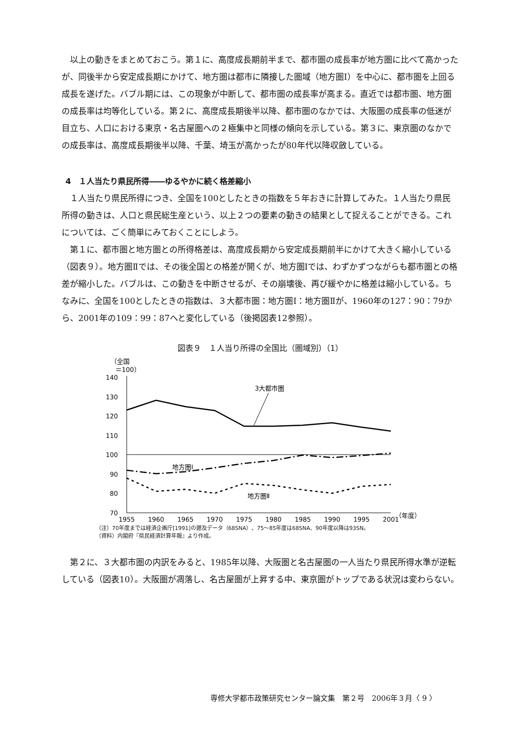以上の動きをまとめておこう。第１に、高度成長期前半まで、都市圏の成長率が地方圏に比べて高かったが、同後半から安定成長期にかけて、地方圏は都市に隣接した圏域（地方圏Ⅰ）を中心に、都市圏を上回る成長を遂げた。バブル期には、この現象が中断して、都市圏の成長率が高まる。直近では都市圏、地方圏の成長率は均等化している。第２に、高度成長期後半以降、都市圏のなかでは、大阪圏の成長率の低迷が目立ち、人口における東京・名古屋圏への２極集中と同様の傾向を示している。第３に、東京圏のなかでの成長率は、高度成長期後半以降、千葉、埼玉が高かったが80年代以降収斂している。
4　１人当たり県民所得――ゆるやかに続く格差縮小
１人当たり県民所得につき、全国を100としたときの指数を５年おきに計算してみた。１人当たり県民所得の動きは、人口と県民総生産という、以上２つの要素の動きの結果として捉えることができる。これについては、ごく簡単にみておくことにしよう。
第１に、都市圏と地方圏との所得格差は、高度成長期から安定成長期前半にかけて大きく縮小している（図表９）。地方圏Ⅱでは、その後全国との格差が開くが、地方圏Ⅰでは、わずかずつながらも都市圏との格差が縮小した。バブルは、この動きを中断させるが、その崩壊後、再び緩やかに格差は縮小している。ちなみに、全国を100としたときの指数は、３大都市圏：地方圏Ⅰ：地方圏Ⅱが、1960年の127：90：79から、2001年の109：99：87へと変化している（後掲図表12参照）。
図表９　１人当り所得の全国比（圏域別）（1）
（全国
＝100）
140
130
120
110
100
90
80
70
3大都市圏
地方圏Ⅰ
地方圏Ⅱ
（年度）
1955
1960
1965
1970
1975
1980
1985
1990
1995
2001
（注）70年度までは経済企画庁[1991]の遡及データ（68SNA）、75～85年度は68SNA、90年度以降は93SN。
（資料）内閣府『県民経済計算年報』より作成。
第２に、３大都市圏の内訳をみると、1985年以降、大阪圏と名古屋圏の一人当たり県民所得水準が逆転している（図表10）。大阪圏が凋落し、名古屋圏が上昇する中、東京圏がトップである状況は変わらない。
専修大学都市政策研究センター論文集　第２号　2006年３月〈 9 〉